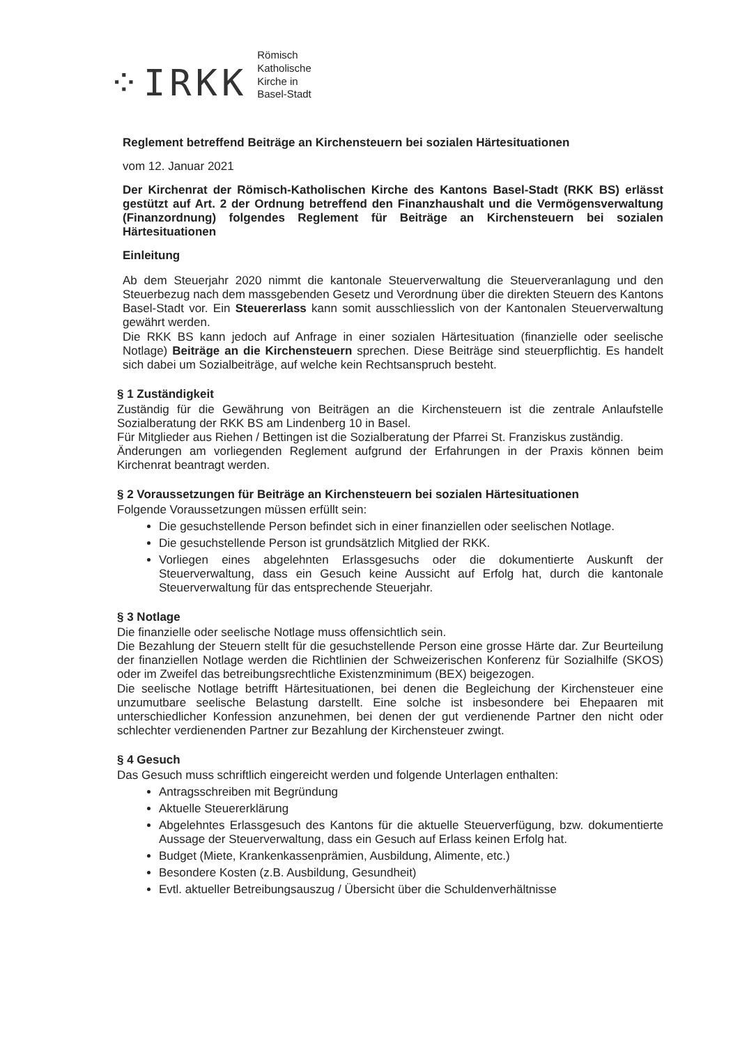⁘IRKK
Römisch
Katholische
Kirche in
Basel-Stadt
Reglement betreffend Beiträge an Kirchensteuern bei sozialen Härtesituationen
vom 12. Januar 2021
Der Kirchenrat der Römisch-Katholischen Kirche des Kantons Basel-Stadt (RKK BS) erlässt gestützt auf Art. 2 der Ordnung betreffend den Finanzhaushalt und die Vermögensverwaltung (Finanzordnung) folgendes Reglement für Beiträge an Kirchensteuern bei sozialen Härtesituationen
Einleitung
Ab dem Steuerjahr 2020 nimmt die kantonale Steuerverwaltung die Steuerveranlagung und den Steuerbezug nach dem massgebenden Gesetz und Verordnung über die direkten Steuern des Kantons Basel-Stadt vor. Ein Steuererlass kann somit ausschliesslich von der Kantonalen Steuerverwaltung gewährt werden.
Die RKK BS kann jedoch auf Anfrage in einer sozialen Härtesituation (finanzielle oder seelische Notlage) Beiträge an die Kirchensteuern sprechen. Diese Beiträge sind steuerpflichtig. Es handelt sich dabei um Sozialbeiträge, auf welche kein Rechtsanspruch besteht.
§ 1 Zuständigkeit
Zuständig für die Gewährung von Beiträgen an die Kirchensteuern ist die zentrale Anlaufstelle Sozialberatung der RKK BS am Lindenberg 10 in Basel.
Für Mitglieder aus Riehen / Bettingen ist die Sozialberatung der Pfarrei St. Franziskus zuständig.
Änderungen am vorliegenden Reglement aufgrund der Erfahrungen in der Praxis können beim Kirchenrat beantragt werden.
§ 2 Voraussetzungen für Beiträge an Kirchensteuern bei sozialen Härtesituationen
Folgende Voraussetzungen müssen erfüllt sein:
Die gesuchstellende Person befindet sich in einer finanziellen oder seelischen Notlage.
Die gesuchstellende Person ist grundsätzlich Mitglied der RKK.
Vorliegen eines abgelehnten Erlassgesuchs oder die dokumentierte Auskunft der Steuerverwaltung, dass ein Gesuch keine Aussicht auf Erfolg hat, durch die kantonale Steuerverwaltung für das entsprechende Steuerjahr.
§ 3 Notlage
Die finanzielle oder seelische Notlage muss offensichtlich sein.
Die Bezahlung der Steuern stellt für die gesuchstellende Person eine grosse Härte dar. Zur Beurteilung der finanziellen Notlage werden die Richtlinien der Schweizerischen Konferenz für Sozialhilfe (SKOS) oder im Zweifel das betreibungsrechtliche Existenzminimum (BEX) beigezogen.
Die seelische Notlage betrifft Härtesituationen, bei denen die Begleichung der Kirchensteuer eine unzumutbare seelische Belastung darstellt. Eine solche ist insbesondere bei Ehepaaren mit unterschiedlicher Konfession anzunehmen, bei denen der gut verdienende Partner den nicht oder schlechter verdienenden Partner zur Bezahlung der Kirchensteuer zwingt.
§ 4 Gesuch
Das Gesuch muss schriftlich eingereicht werden und folgende Unterlagen enthalten:
Antragsschreiben mit Begründung
Aktuelle Steuererklärung
Abgelehntes Erlassgesuch des Kantons für die aktuelle Steuerverfügung, bzw. dokumentierte Aussage der Steuerverwaltung, dass ein Gesuch auf Erlass keinen Erfolg hat.
Budget (Miete, Krankenkassenprämien, Ausbildung, Alimente, etc.)
Besondere Kosten (z.B. Ausbildung, Gesundheit)
Evtl. aktueller Betreibungsauszug / Übersicht über die Schuldenverhältnisse